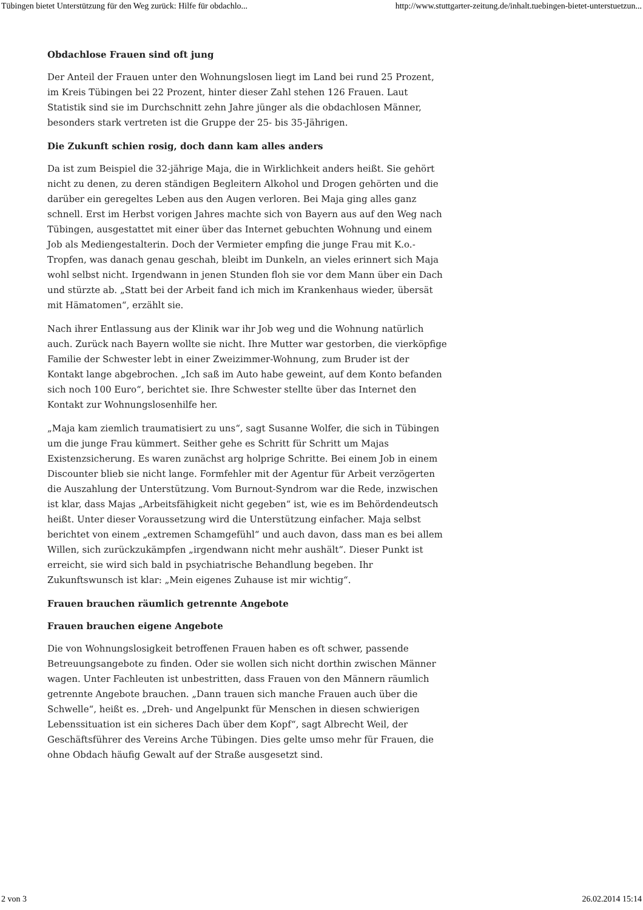Tübingen bietet Unterstützung für den Weg zurück: Hilfe für obdachlo... http://www.stuttgarter-zeitung.de/inhalt.tuebingen-bietet-unterstuetzun...
Obdachlose Frauen sind oft jung
Der Anteil der Frauen unter den Wohnungslosen liegt im Land bei rund 25 Prozent, im Kreis Tübingen bei 22 Prozent, hinter dieser Zahl stehen 126 Frauen. Laut Statistik sind sie im Durchschnitt zehn Jahre jünger als die obdachlosen Männer, besonders stark vertreten ist die Gruppe der 25- bis 35-Jährigen.
Die Zukunft schien rosig, doch dann kam alles anders
Da ist zum Beispiel die 32-jährige Maja, die in Wirklichkeit anders heißt. Sie gehört nicht zu denen, zu deren ständigen Begleitern Alkohol und Drogen gehörten und die darüber ein geregeltes Leben aus den Augen verloren. Bei Maja ging alles ganz schnell. Erst im Herbst vorigen Jahres machte sich von Bayern aus auf den Weg nach Tübingen, ausgestattet mit einer über das Internet gebuchten Wohnung und einem Job als Mediengestalterin. Doch der Vermieter empfing die junge Frau mit K.o.-Tropfen, was danach genau geschah, bleibt im Dunkeln, an vieles erinnert sich Maja wohl selbst nicht. Irgendwann in jenen Stunden floh sie vor dem Mann über ein Dach und stürzte ab. „Statt bei der Arbeit fand ich mich im Krankenhaus wieder, übersät mit Hämatomen“, erzählt sie.
Nach ihrer Entlassung aus der Klinik war ihr Job weg und die Wohnung natürlich auch. Zurück nach Bayern wollte sie nicht. Ihre Mutter war gestorben, die vierköpfige Familie der Schwester lebt in einer Zweizimmer-Wohnung, zum Bruder ist der Kontakt lange abgebrochen. „Ich saß im Auto habe geweint, auf dem Konto befanden sich noch 100 Euro“, berichtet sie. Ihre Schwester stellte über das Internet den Kontakt zur Wohnungslosenhilfe her.
„Maja kam ziemlich traumatisiert zu uns“, sagt Susanne Wolfer, die sich in Tübingen um die junge Frau kümmert. Seither gehe es Schritt für Schritt um Majas Existenzsicherung. Es waren zunächst arg holprige Schritte. Bei einem Job in einem Discounter blieb sie nicht lange. Formfehler mit der Agentur für Arbeit verzögerten die Auszahlung der Unterstützung. Vom Burnout-Syndrom war die Rede, inzwischen ist klar, dass Majas „Arbeitsfähigkeit nicht gegeben“ ist, wie es im Behördendeutsch heißt. Unter dieser Voraussetzung wird die Unterstützung einfacher. Maja selbst berichtet von einem „extremen Schamgefühl“ und auch davon, dass man es bei allem Willen, sich zurückzukämpfen „irgendwann nicht mehr aushält“. Dieser Punkt ist erreicht, sie wird sich bald in psychiatrische Behandlung begeben. Ihr Zukunftswunsch ist klar: „Mein eigenes Zuhause ist mir wichtig“.
Frauen brauchen räumlich getrennte Angebote
Frauen brauchen eigene Angebote
Die von Wohnungslosigkeit betroffenen Frauen haben es oft schwer, passende Betreuungsangebote zu finden. Oder sie wollen sich nicht dorthin zwischen Männer wagen. Unter Fachleuten ist unbestritten, dass Frauen von den Männern räumlich getrennte Angebote brauchen. „Dann trauen sich manche Frauen auch über die Schwelle“, heißt es. „Dreh- und Angelpunkt für Menschen in diesen schwierigen Lebenssituation ist ein sicheres Dach über dem Kopf“, sagt Albrecht Weil, der Geschäftsführer des Vereins Arche Tübingen. Dies gelte umso mehr für Frauen, die ohne Obdach häufig Gewalt auf der Straße ausgesetzt sind.
2 von 3 26.02.2014 15:14